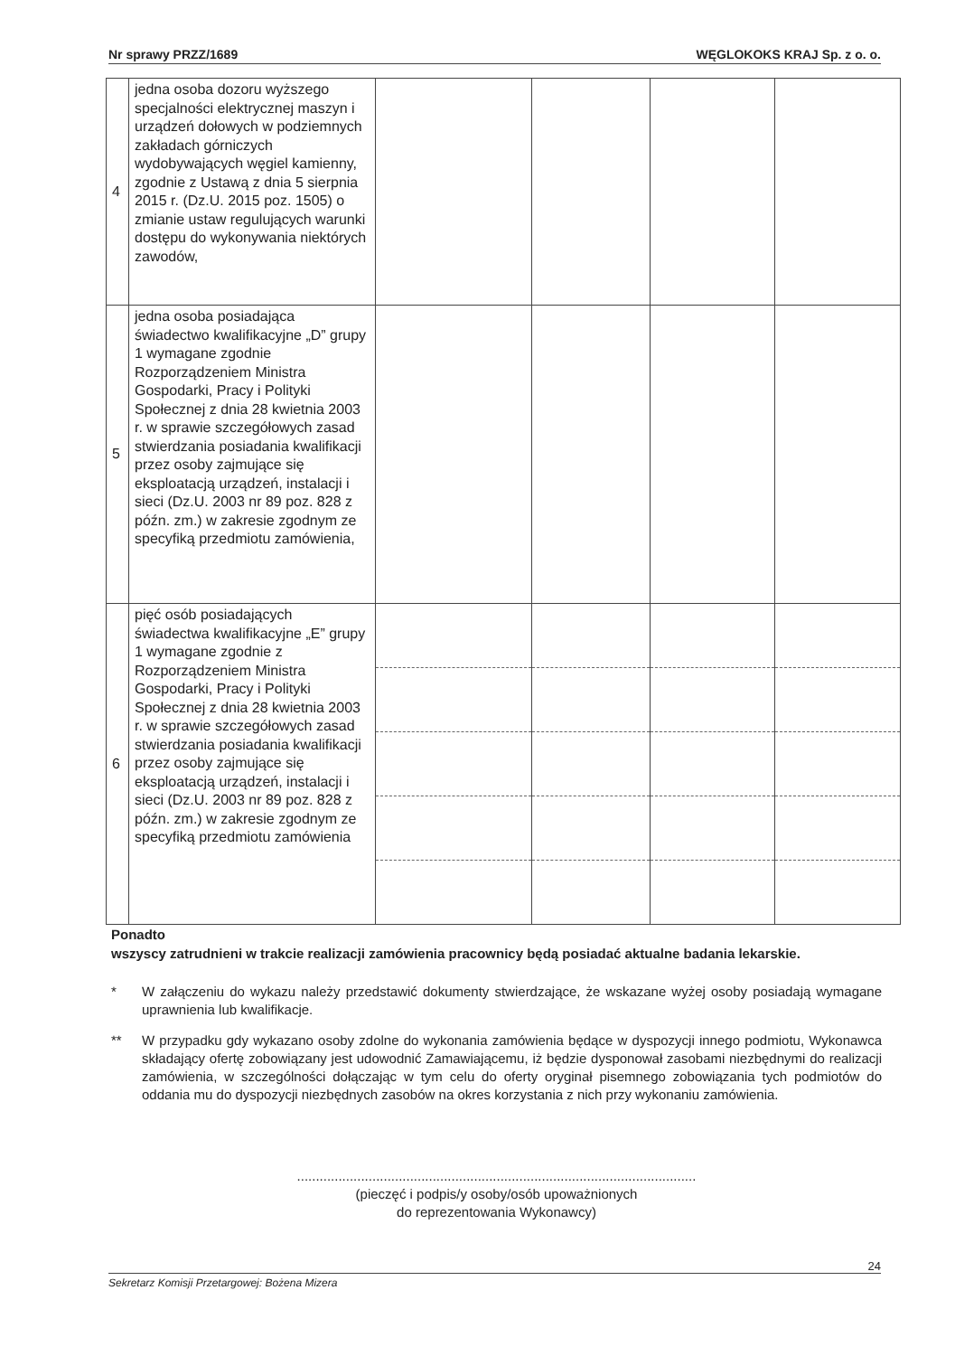Nr sprawy PRZZ/1689 WĘGLOKOKS KRAJ Sp. z o. o.
| 4 | jedna osoba dozoru wyższego specjalności elektrycznej maszyn i urządzeń dołowych w podziemnych zakładach górniczych wydobywających węgiel kamienny, zgodnie z Ustawą z dnia 5 sierpnia 2015 r. (Dz.U. 2015 poz. 1505) o zmianie ustaw regulujących warunki dostępu do wykonywania niektórych zawodów, | | | | |
| 5 | jedna osoba posiadająca świadectwo kwalifikacyjne „D” grupy 1 wymagane zgodnie Rozporządzeniem Ministra Gospodarki, Pracy i Polityki Społecznej z dnia 28 kwietnia 2003 r. w sprawie szczegółowych zasad stwierdzania posiadania kwalifikacji przez osoby zajmujące się eksploatacją urządzeń, instalacji i sieci (Dz.U. 2003 nr 89 poz. 828 z późn. zm.) w zakresie zgodnym ze specyfiką przedmiotu zamówienia, | | | | |
| 6 | pięć osób posiadających świadectwa kwalifikacyjne „E” grupy 1 wymagane zgodnie z Rozporządzeniem Ministra Gospodarki, Pracy i Polityki Społecznej z dnia 28 kwietnia 2003 r. w sprawie szczegółowych zasad stwierdzania posiadania kwalifikacji przez osoby zajmujące się eksploatacją urządzeń, instalacji i sieci (Dz.U. 2003 nr 89 poz. 828 z późn. zm.) w zakresie zgodnym ze specyfiką przedmiotu zamówienia | | | | |
Ponadto
wszyscy zatrudnieni w trakcie realizacji zamówienia pracownicy będą posiadać aktualne badania lekarskie.
* W załączeniu do wykazu należy przedstawić dokumenty stwierdzające, że wskazane wyżej osoby posiadają wymagane uprawnienia lub kwalifikacje.
** W przypadku gdy wykazano osoby zdolne do wykonania zamówienia będące w dyspozycji innego podmiotu, Wykonawca składający ofertę zobowiązany jest udowodnić Zamawiającemu, iż będzie dysponował zasobami niezbędnymi do realizacji zamówienia, w szczególności dołączając w tym celu do oferty oryginał pisemnego zobowiązania tych podmiotów do oddania mu do dyspozycji niezbędnych zasobów na okres korzystania z nich przy wykonaniu zamówienia.
..........................................................................................................
(pieczęć i podpis/y osoby/osób upoważnionych
do reprezentowania Wykonawcy)
24
Sekretarz Komisji Przetargowej: Bożena Mizera